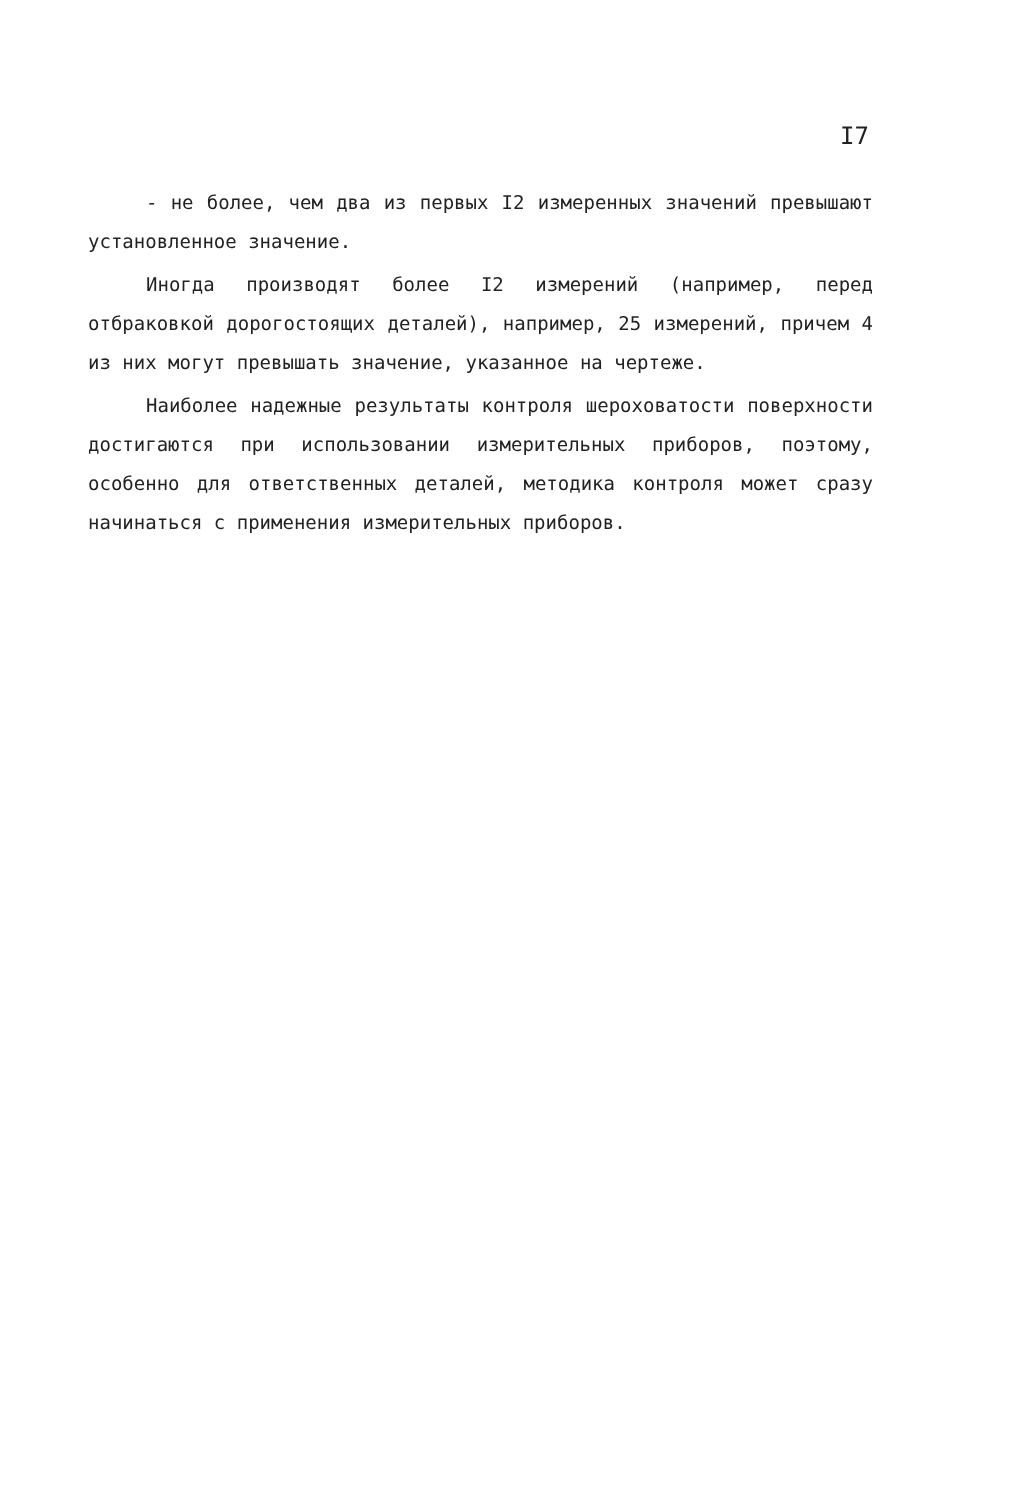I7
- не более, чем два из первых I2 измеренных значений превышают установленное значение.
Иногда производят более I2 измерений (например, перед отбраковкой дорогостоящих деталей), например, 25 измерений, причем 4 из них могут превышать значение, указанное на чертеже.
Наиболее надежные результаты контроля шероховатости поверхности достигаются при использовании измерительных приборов, поэтому, особенно для ответственных деталей, методика контроля может сразу начинаться с применения измерительных приборов.